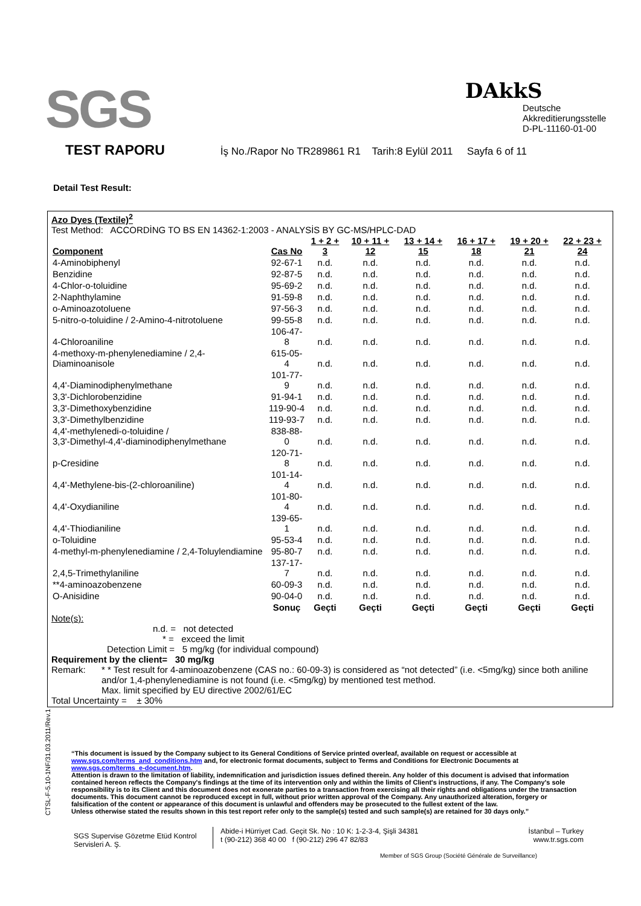SGS
DAkkS
Deutsche
Akkreditierungsstelle
D-PL-11160-01-00
TEST RAPORU İş No./Rapor No TR289861 R1 Tarih:8 Eylül 2011 Sayfa 6 of 11
Detail Test Result:
Azo Dyes (Textile)<sup>2</sup>
Test Method: ACCORDİNG TO BS EN 14362-1:2003 - ANALYSİS BY GC-MS/HPLC-DAD
| Component | Cas No | 1 + 2 + 3 | 10 + 11 + 12 | 13 + 14 + 15 | 16 + 17 + 18 | 19 + 20 + 21 | 22 + 23 + 24 |
| --- | --- | --- | --- | --- | --- | --- | --- |
| 4-Aminobiphenyl | 92-67-1 | n.d. | n.d. | n.d. | n.d. | n.d. | n.d. |
| Benzidine | 92-87-5 | n.d. | n.d. | n.d. | n.d. | n.d. | n.d. |
| 4-Chlor-o-toluidine | 95-69-2 | n.d. | n.d. | n.d. | n.d. | n.d. | n.d. |
| 2-Naphthylamine | 91-59-8 | n.d. | n.d. | n.d. | n.d. | n.d. | n.d. |
| o-Aminoazotoluene | 97-56-3 | n.d. | n.d. | n.d. | n.d. | n.d. | n.d. |
| 5-nitro-o-toluidine / 2-Amino-4-nitrotoluene | 99-55-8 | n.d. | n.d. | n.d. | n.d. | n.d. | n.d. |
| 4-Chloroaniline | 106-47-8 | n.d. | n.d. | n.d. | n.d. | n.d. | n.d. |
| 4-methoxy-m-phenylenediamine / 2,4-Diaminoanisole | 615-05-4 | n.d. | n.d. | n.d. | n.d. | n.d. | n.d. |
| 4,4'-Diaminodiphenylmethane | 101-77-9 | n.d. | n.d. | n.d. | n.d. | n.d. | n.d. |
| 3,3'-Dichlorobenzidine | 91-94-1 | n.d. | n.d. | n.d. | n.d. | n.d. | n.d. |
| 3,3'-Dimethoxybenzidine | 119-90-4 | n.d. | n.d. | n.d. | n.d. | n.d. | n.d. |
| 3,3'-Dimethylbenzidine | 119-93-7 | n.d. | n.d. | n.d. | n.d. | n.d. | n.d. |
| 4,4'-methylenedi-o-toluidine / 3,3'-Dimethyl-4,4'-diaminodiphenylmethane | 838-88-0 | n.d. | n.d. | n.d. | n.d. | n.d. | n.d. |
| p-Cresidine | 120-71-8 | n.d. | n.d. | n.d. | n.d. | n.d. | n.d. |
| 4,4'-Methylene-bis-(2-chloroaniline) | 101-14-4 | n.d. | n.d. | n.d. | n.d. | n.d. | n.d. |
| 4,4'-Oxydianiline | 101-80-4 | n.d. | n.d. | n.d. | n.d. | n.d. | n.d. |
| 4,4'-Thiodianiline | 139-65-1 | n.d. | n.d. | n.d. | n.d. | n.d. | n.d. |
| o-Toluidine | 95-53-4 | n.d. | n.d. | n.d. | n.d. | n.d. | n.d. |
| 4-methyl-m-phenylenediamine / 2,4-Toluylendiamine | 95-80-7 | n.d. | n.d. | n.d. | n.d. | n.d. | n.d. |
| 2,4,5-Trimethylaniline | 137-17-7 | n.d. | n.d. | n.d. | n.d. | n.d. | n.d. |
| **4-aminoazobenzene | 60-09-3 | n.d. | n.d. | n.d. | n.d. | n.d. | n.d. |
| O-Anisidine | 90-04-0 | n.d. | n.d. | n.d. | n.d. | n.d. | n.d. |
| | Sonuç | Geçti | Geçti | Geçti | Geçti | Geçti | Geçti |
Note(s):
n.d. = not detected
* = exceed the limit
Detection Limit = 5 mg/kg (for individual compound)
Requirement by the client= 30 mg/kg
Remark: * * Test result for 4-aminoazobenzene (CAS no.: 60-09-3) is considered as “not detected” (i.e. <5mg/kg) since both aniline and/or 1,4-phenylenediamine is not found (i.e. <5mg/kg) by mentioned test method.
Max. limit specified by EU directive 2002/61/EC
Total Uncertainty = ± 30%
CTSL-F-5.10-1NF/31.03.2011/Rev.1
“This document is issued by the Company subject to its General Conditions of Service printed overleaf, available on request or accessible at www.sgs.com/terms_and_conditions.htm and, for electronic format documents, subject to Terms and Conditions for Electronic Documents at www.sgs.com/terms_e-document.htm.
Attention is drawn to the limitation of liability, indemnification and jurisdiction issues defined therein. Any holder of this document is advised that information contained hereon reflects the Company's findings at the time of its intervention only and within the limits of Client's instructions, if any. The Company's sole responsibility is to its Client and this document does not exonerate parties to a transaction from exercising all their rights and obligations under the transaction documents. This document cannot be reproduced except in full, without prior written approval of the Company. Any unauthorized alteration, forgery or falsification of the content or appearance of this document is unlawful and offenders may be prosecuted to the fullest extent of the law.
Unless otherwise stated the results shown in this test report refer only to the sample(s) tested and such sample(s) are retained for 30 days only.”
SGS Supervise Gözetme Etüd Kontrol Servisleri A. Ş.
Abide-i Hürriyet Cad. Geçit Sk. No : 10 K: 1-2-3-4, Şişli 34381
t (90-212) 368 40 00 f (90-212) 296 47 82/83
İstanbul – Turkey
www.tr.sgs.com
Member of SGS Group (Société Générale de Surveillance)